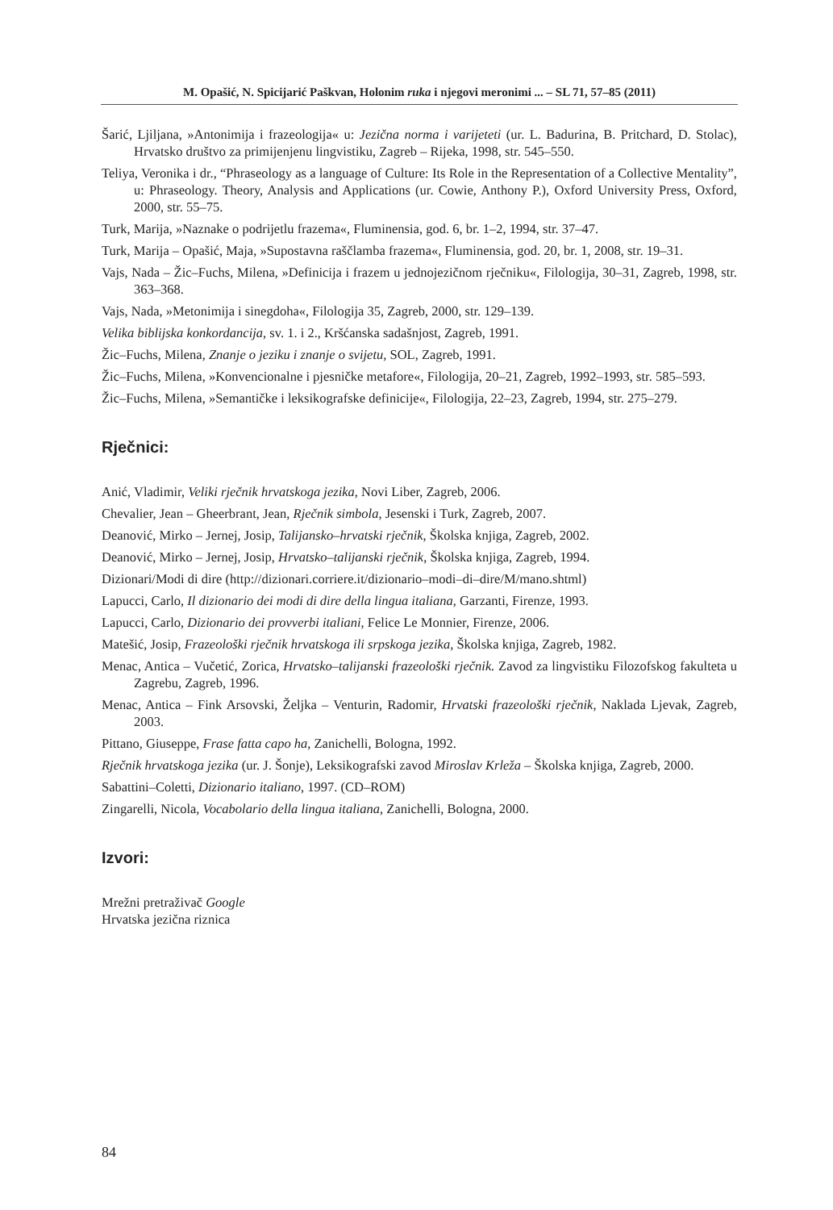M. Opašić, N. Spicijarić Paškvan, Holonim ruka i njegovi meronimi ... – SL 71, 57–85 (2011)
Šarić, Ljiljana, »Antonimija i frazeologija« u: Jezična norma i varijeteti (ur. L. Badurina, B. Pritchard, D. Stolac), Hrvatsko društvo za primijenjenu lingvistiku, Zagreb – Rijeka, 1998, str. 545–550.
Teliya, Veronika i dr., “Phraseology as a language of Culture: Its Role in the Representation of a Collective Mentality”, u: Phraseology. Theory, Analysis and Applications (ur. Cowie, Anthony P.), Oxford University Press, Oxford, 2000, str. 55–75.
Turk, Marija, »Naznake o podrijetlu frazema«, Fluminensia, god. 6, br. 1–2, 1994, str. 37–47.
Turk, Marija – Opašić, Maja, »Supostavna raščlamba frazema«, Fluminensia, god. 20, br. 1, 2008, str. 19–31.
Vajs, Nada – Žic–Fuchs, Milena, »Definicija i frazem u jednojezičnom rječniku«, Filologija, 30–31, Zagreb, 1998, str. 363–368.
Vajs, Nada, »Metonimija i sinegdoha«, Filologija 35, Zagreb, 2000, str. 129–139.
Velika biblijska konkordancija, sv. 1. i 2., Kršćanska sadašnjost, Zagreb, 1991.
Žic–Fuchs, Milena, Znanje o jeziku i znanje o svijetu, SOL, Zagreb, 1991.
Žic–Fuchs, Milena, »Konvencionalne i pjesničke metafore«, Filologija, 20–21, Zagreb, 1992–1993, str. 585–593.
Žic–Fuchs, Milena, »Semantičke i leksikografske definicije«, Filologija, 22–23, Zagreb, 1994, str. 275–279.
Rječnici:
Anić, Vladimir, Veliki rječnik hrvatskoga jezika, Novi Liber, Zagreb, 2006.
Chevalier, Jean – Gheerbrant, Jean, Rječnik simbola, Jesenski i Turk, Zagreb, 2007.
Deanović, Mirko – Jernej, Josip, Talijansko–hrvatski rječnik, Školska knjiga, Zagreb, 2002.
Deanović, Mirko – Jernej, Josip, Hrvatsko–talijanski rječnik, Školska knjiga, Zagreb, 1994.
Dizionari/Modi di dire (http://dizionari.corriere.it/dizionario–modi–di–dire/M/mano.shtml)
Lapucci, Carlo, Il dizionario dei modi di dire della lingua italiana, Garzanti, Firenze, 1993.
Lapucci, Carlo, Dizionario dei provverbi italiani, Felice Le Monnier, Firenze, 2006.
Matešić, Josip, Frazeološki rječnik hrvatskoga ili srpskoga jezika, Školska knjiga, Zagreb, 1982.
Menac, Antica – Vučetić, Zorica, Hrvatsko–talijanski frazeološki rječnik. Zavod za lingvistiku Filozofskog fakulteta u Zagrebu, Zagreb, 1996.
Menac, Antica – Fink Arsovski, Željka – Venturin, Radomir, Hrvatski frazeološki rječnik, Naklada Ljevak, Zagreb, 2003.
Pittano, Giuseppe, Frase fatta capo ha, Zanichelli, Bologna, 1992.
Rječnik hrvatskoga jezika (ur. J. Šonje), Leksikografski zavod Miroslav Krleža – Školska knjiga, Zagreb, 2000.
Sabattini–Coletti, Dizionario italiano, 1997. (CD–ROM)
Zingarelli, Nicola, Vocabolario della lingua italiana, Zanichelli, Bologna, 2000.
Izvori:
Mrežni pretraživač Google
Hrvatska jezična riznica
84